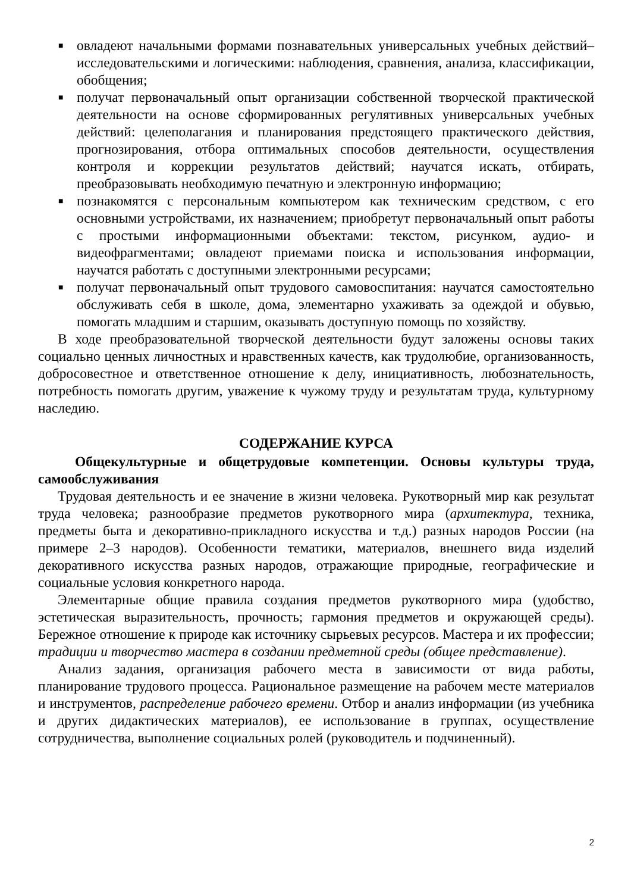■ овладеют начальными формами познавательных универсальных учебных действий–исследовательскими и логическими: наблюдения, сравнения, анализа, классификации, обобщения;
■ получат первоначальный опыт организации собственной творческой практической деятельности на основе сформированных регулятивных универсальных учебных действий: целеполагания и планирования предстоящего практического действия, прогнозирования, отбора оптимальных способов деятельности, осуществления контроля и коррекции результатов действий; научатся искать, отбирать, преобразовывать необходимую печатную и электронную информацию;
■ познакомятся с персональным компьютером как техническим средством, с его основными устройствами, их назначением; приобретут первоначальный опыт работы с простыми информационными объектами: текстом, рисунком, аудио- и видеофрагментами; овладеют приемами поиска и использования информации, научатся работать с доступными электронными ресурсами;
■ получат первоначальный опыт трудового самовоспитания: научатся самостоятельно обслуживать себя в школе, дома, элементарно ухаживать за одеждой и обувью, помогать младшим и старшим, оказывать доступную помощь по хозяйству.
В ходе преобразовательной творческой деятельности будут заложены основы таких социально ценных личностных и нравственных качеств, как трудолюбие, организованность, добросовестное и ответственное отношение к делу, инициативность, любознательность, потребность помогать другим, уважение к чужому труду и результатам труда, культурному наследию.
СОДЕРЖАНИЕ КУРСА
Общекультурные и общетрудовые компетенции. Основы культуры труда, самообслуживания
Трудовая деятельность и ее значение в жизни человека. Рукотворный мир как результат труда человека; разнообразие предметов рукотворного мира (архитектура, техника, предметы быта и декоративно-прикладного искусства и т.д.) разных народов России (на примере 2–3 народов). Особенности тематики, материалов, внешнего вида изделий декоративного искусства разных народов, отражающие природные, географические и социальные условия конкретного народа.
Элементарные общие правила создания предметов рукотворного мира (удобство, эстетическая выразительность, прочность; гармония предметов и окружающей среды). Бережное отношение к природе как источнику сырьевых ресурсов. Мастера и их профессии; традиции и творчество мастера в создании предметной среды (общее представление).
Анализ задания, организация рабочего места в зависимости от вида работы, планирование трудового процесса. Рациональное размещение на рабочем месте материалов и инструментов, распределение рабочего времени. Отбор и анализ информации (из учебника и других дидактических материалов), ее использование в группах, осуществление сотрудничества, выполнение социальных ролей (руководитель и подчиненный).
2